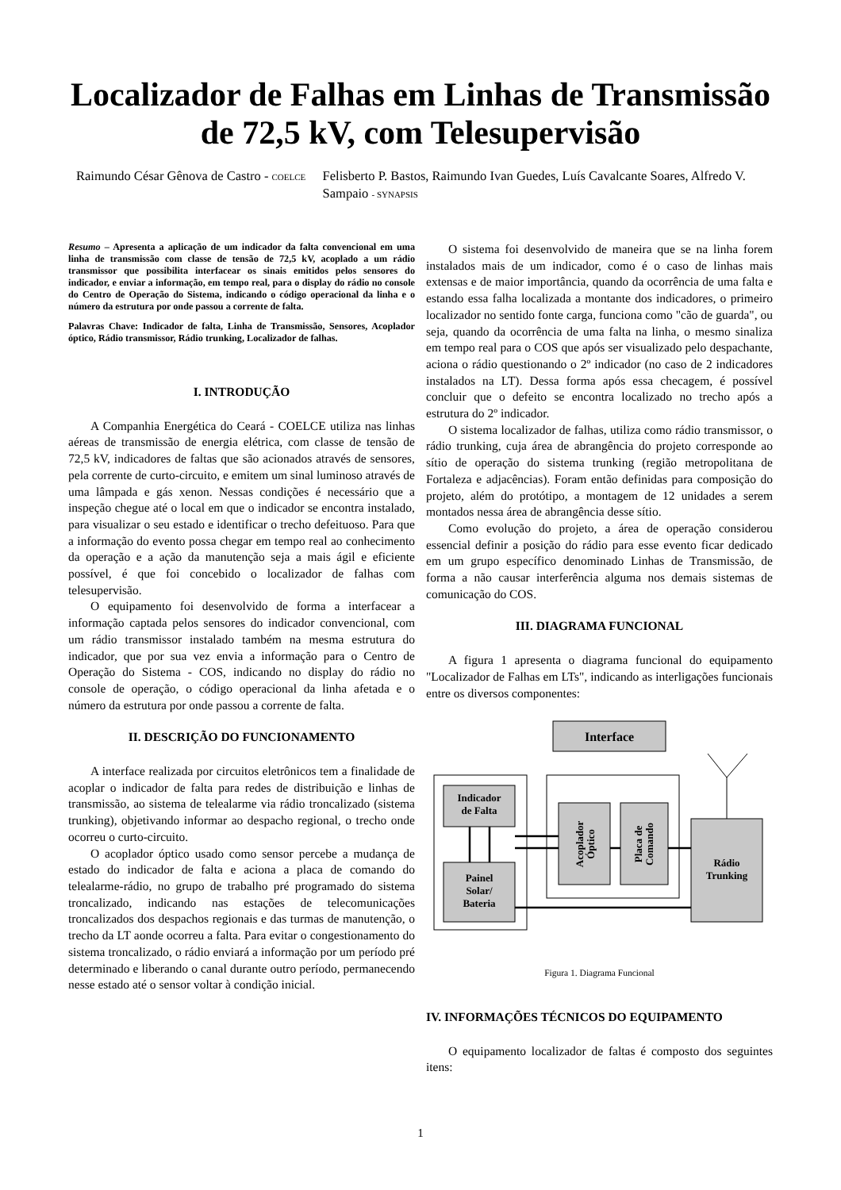Localizador de Falhas em Linhas de Transmissão de 72,5 kV, com Telesupervisão
Raimundo César Gênova de Castro - COELCE
Felisberto P. Bastos, Raimundo Ivan Guedes, Luís Cavalcante Soares, Alfredo V. Sampaio - SYNAPSIS
Resumo – Apresenta a aplicação de um indicador da falta convencional em uma linha de transmissão com classe de tensão de 72,5 kV, acoplado a um rádio transmissor que possibilita interfacear os sinais emitidos pelos sensores do indicador, e enviar a informação, em tempo real, para o display do rádio no console do Centro de Operação do Sistema, indicando o código operacional da linha e o número da estrutura por onde passou a corrente de falta.
Palavras Chave: Indicador de falta, Linha de Transmissão, Sensores, Acoplador óptico, Rádio transmissor, Rádio trunking, Localizador de falhas.
I. INTRODUÇÃO
A Companhia Energética do Ceará - COELCE utiliza nas linhas aéreas de transmissão de energia elétrica, com classe de tensão de 72,5 kV, indicadores de faltas que são acionados através de sensores, pela corrente de curto-circuito, e emitem um sinal luminoso através de uma lâmpada e gás xenon. Nessas condições é necessário que a inspeção chegue até o local em que o indicador se encontra instalado, para visualizar o seu estado e identificar o trecho defeituoso. Para que a informação do evento possa chegar em tempo real ao conhecimento da operação e a ação da manutenção seja a mais ágil e eficiente possível, é que foi concebido o localizador de falhas com telesupervisão.
O equipamento foi desenvolvido de forma a interfacear a informação captada pelos sensores do indicador convencional, com um rádio transmissor instalado também na mesma estrutura do indicador, que por sua vez envia a informação para o Centro de Operação do Sistema - COS, indicando no display do rádio no console de operação, o código operacional da linha afetada e o número da estrutura por onde passou a corrente de falta.
II. DESCRIÇÃO DO FUNCIONAMENTO
A interface realizada por circuitos eletrônicos tem a finalidade de acoplar o indicador de falta para redes de distribuição e linhas de transmissão, ao sistema de telealarme via rádio troncalizado (sistema trunking), objetivando informar ao despacho regional, o trecho onde ocorreu o curto-circuito.
O acoplador óptico usado como sensor percebe a mudança de estado do indicador de falta e aciona a placa de comando do telealarme-rádio, no grupo de trabalho pré programado do sistema troncalizado, indicando nas estações de telecomunicações troncalizados dos despachos regionais e das turmas de manutenção, o trecho da LT aonde ocorreu a falta. Para evitar o congestionamento do sistema troncalizado, o rádio enviará a informação por um período pré determinado e liberando o canal durante outro período, permanecendo nesse estado até o sensor voltar à condição inicial.
O sistema foi desenvolvido de maneira que se na linha forem instalados mais de um indicador, como é o caso de linhas mais extensas e de maior importância, quando da ocorrência de uma falta e estando essa falha localizada a montante dos indicadores, o primeiro localizador no sentido fonte carga, funciona como "cão de guarda", ou seja, quando da ocorrência de uma falta na linha, o mesmo sinaliza em tempo real para o COS que após ser visualizado pelo despachante, aciona o rádio questionando o 2º indicador (no caso de 2 indicadores instalados na LT). Dessa forma após essa checagem, é possível concluir que o defeito se encontra localizado no trecho após a estrutura do 2º indicador.
O sistema localizador de falhas, utiliza como rádio transmissor, o rádio trunking, cuja área de abrangência do projeto corresponde ao sítio de operação do sistema trunking (região metropolitana de Fortaleza e adjacências). Foram então definidas para composição do projeto, além do protótipo, a montagem de 12 unidades a serem montados nessa área de abrangência desse sítio.
Como evolução do projeto, a área de operação considerou essencial definir a posição do rádio para esse evento ficar dedicado em um grupo específico denominado Linhas de Transmissão, de forma a não causar interferência alguma nos demais sistemas de comunicação do COS.
III. DIAGRAMA FUNCIONAL
A figura 1 apresenta o diagrama funcional do equipamento "Localizador de Falhas em LTs", indicando as interligações funcionais entre os diversos componentes:
Interface
Indicador
de Falta
Painel
Solar/
Bateria
Acoplador
Óptico
Placa de
Comando
Rádio
Trunking
Figura 1. Diagrama Funcional
IV. INFORMAÇÕES TÉCNICOS DO EQUIPAMENTO
O equipamento localizador de faltas é composto dos seguintes itens:
1